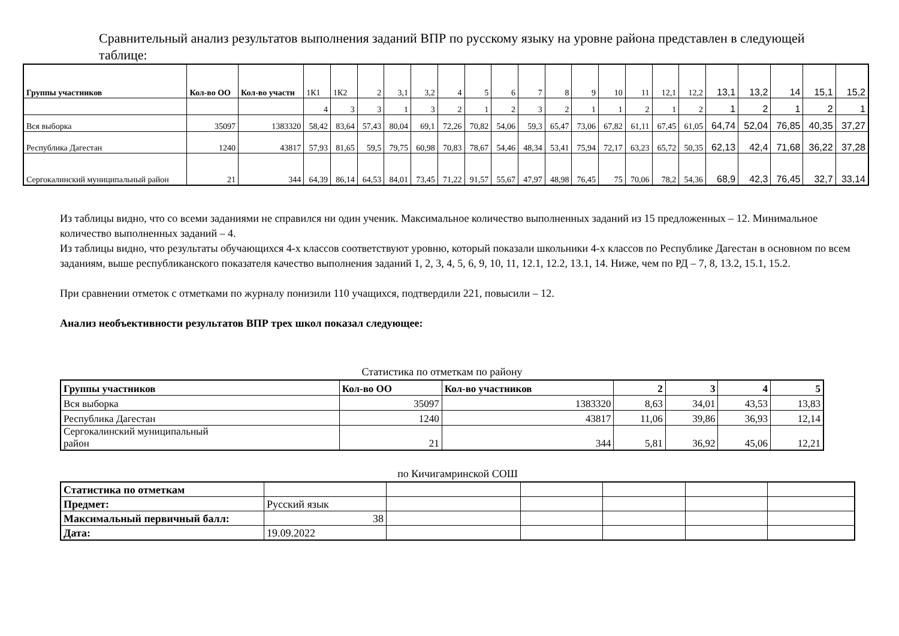Сравнительный анализ результатов выполнения заданий ВПР по русскому языку на уровне района представлен в следующей таблице:
| Группы участников | Кол-во ОО | Кол-во участн | 1К1 | 1К2 | 2 | 3,1 | 3,2 | 4 | 5 | 6 | 7 | 8 | 9 | 10 | 11 | 12,1 | 12,2 | 13,1 | 13,2 | 14 | 15,1 | 15,2 |
| | | | 4 | 3 | 3 | 1 | 3 | 2 | 1 | 2 | 3 | 2 | 1 | 1 | 2 | 1 | 2 | 1 | 2 | 1 | 2 | 1 |
| Вся выборка | 35097 | 1383320 | 58,42 | 83,64 | 57,43 | 80,04 | 69,1 | 72,26 | 70,82 | 54,06 | 59,3 | 65,47 | 73,06 | 67,82 | 61,11 | 67,45 | 61,05 | 64,74 | 52,04 | 76,85 | 40,35 | 37,27 |
| Республика Дагестан | 1240 | 43817 | 57,93 | 81,65 | 59,5 | 79,75 | 60,98 | 70,83 | 78,67 | 54,46 | 48,34 | 53,41 | 75,94 | 72,17 | 63,23 | 65,72 | 50,35 | 62,13 | 42,4 | 71,68 | 36,22 | 37,28 |
| Сергокалинский муниципальный район | 21 | 344 | 64,39 | 86,14 | 64,53 | 84,01 | 73,45 | 71,22 | 91,57 | 55,67 | 47,97 | 48,98 | 76,45 | 75 | 70,06 | 78,2 | 54,36 | 68,9 | 42,3 | 76,45 | 32,7 | 33,14 |
Из таблицы видно, что со всеми заданиями не справился ни один ученик. Максимальное количество выполненных заданий из 15 предложенных – 12. Минимальное количество выполненных заданий – 4.
Из таблицы видно, что результаты обучающихся 4-х классов соответствуют уровню, который показали школьники 4-х классов по Республике Дагестан в основном по всем заданиям, выше республиканского показателя качество выполнения заданий 1, 2, 3, 4, 5, 6, 9, 10, 11, 12.1, 12.2, 13.1, 14. Ниже, чем по РД – 7, 8, 13.2, 15.1, 15.2.
При сравнении отметок с отметками по журналу понизили 110 учащихся, подтвердили 221, повысили – 12.
Анализ необъективности результатов ВПР трех школ показал следующее:
Статистика по отметкам по району
| Группы участников | Кол-во ОО | Кол-во участников | 2 | 3 | 4 | 5 |
| --- | --- | --- | --- | --- | --- | --- |
| Вся выборка | 35097 | 1383320 | 8,63 | 34,01 | 43,53 | 13,83 |
| Республика Дагестан | 1240 | 43817 | 11,06 | 39,86 | 36,93 | 12,14 |
| Сергокалинский муниципальный район | 21 | 344 | 5,81 | 36,92 | 45,06 | 12,21 |
по Кичигамринской СОШ
| Статистика по отметкам | | | | | | |
| Предмет: | Русский язык | | | | | |
| Максимальный первичный балл: | 38 | | | | | |
| Дата: | 19.09.2022 | | | | | |